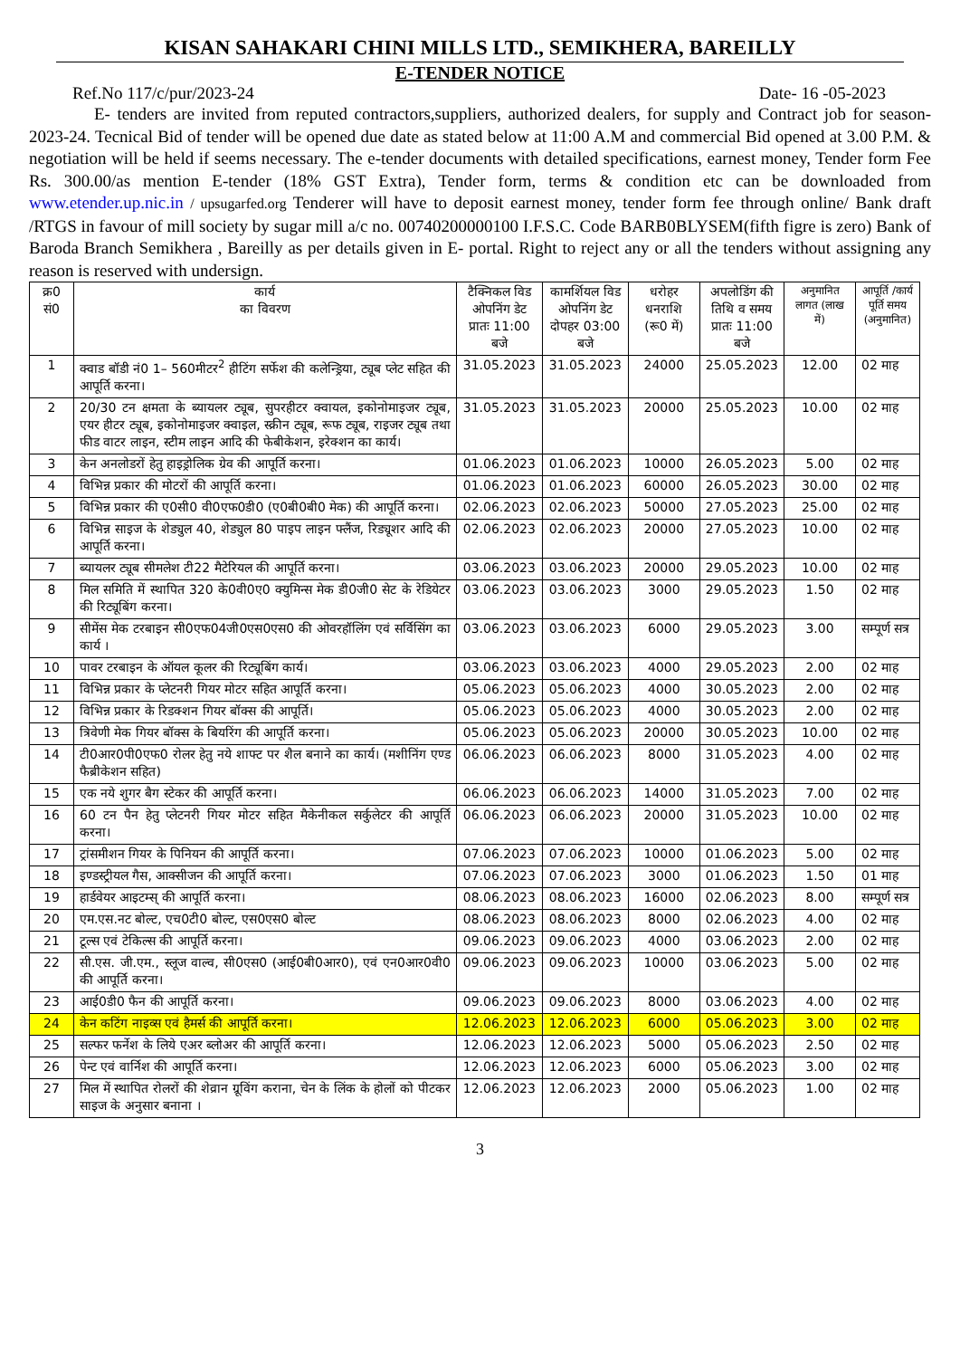KISAN SAHAKARI CHINI MILLS LTD., SEMIKHERA, BAREILLY
E-TENDER NOTICE
Ref.No 117/c/pur/2023-24 Date- 16 -05-2023
E- tenders are invited from reputed contractors,suppliers, authorized dealers, for supply and Contract job for season-2023-24. Tecnical Bid of tender will be opened due date as stated below at 11:00 A.M and commercial Bid opened at 3.00 P.M. & negotiation will be held if seems necessary. The e-tender documents with detailed specifications, earnest money, Tender form Fee Rs. 300.00/as mention E-tender (18% GST Extra), Tender form, terms & condition etc can be downloaded from www.etender.up.nic.in / upsugarfed.org Tenderer will have to deposit earnest money, tender form fee through online/ Bank draft /RTGS in favour of mill society by sugar mill a/c no. 00740200000100 I.F.S.C. Code BARB0BLYSEM(fifth figre is zero) Bank of Baroda Branch Semikhera , Bareilly as per details given in E- portal. Right to reject any or all the tenders without assigning any reason is reserved with undersign.
| क्र0 सं0 | कार्य का विवरण | टैक्निकल विड ओपनिंग डेट प्रातः 11:00 बजे | कामर्शियल विड ओपनिंग डेट दोपहर 03:00 बजे | धरोहर धनराशि (रू0 में) | अपलोडिंग की तिथि व समय प्रातः 11:00 बजे | अनुमानित लागत (लाख में) | आपूर्ति /कार्य पूर्ति समय (अनुमानित) |
| --- | --- | --- | --- | --- | --- | --- | --- |
| 1 | क्वाड बॉडी नं0 1– 560मीटर<sup>2</sup> हीटिंग सर्फेश की कलेन्ड्रिया, ट्यूब प्लेट सहित की आपूर्ति करना। | 31.05.2023 | 31.05.2023 | 24000 | 25.05.2023 | 12.00 | 02 माह |
| 2 | 20/30 टन क्षमता के ब्यायलर ट्यूब, सुपरहीटर क्वायल, इकोनोमाइजर ट्यूब, एयर हीटर ट्यूब, इकोनोमाइजर क्वाइल, स्क्रीन ट्यूब, रूफ ट्यूब, राइजर ट्यूब तथा फीड वाटर लाइन, स्टीम लाइन आदि की फेबीकेशन, इरेक्शन का कार्य। | 31.05.2023 | 31.05.2023 | 20000 | 25.05.2023 | 10.00 | 02 माह |
| 3 | केन अनलोडरों हेतु हाइड्रोलिक ग्रेव की आपूर्ति करना। | 01.06.2023 | 01.06.2023 | 10000 | 26.05.2023 | 5.00 | 02 माह |
| 4 | विभिन्न प्रकार की मोटरों की आपूर्ति करना। | 01.06.2023 | 01.06.2023 | 60000 | 26.05.2023 | 30.00 | 02 माह |
| 5 | विभिन्न प्रकार की ए0सी0 वी0एफ0डी0 (ए0बी0बी0 मेक) की आपूर्ति करना। | 02.06.2023 | 02.06.2023 | 50000 | 27.05.2023 | 25.00 | 02 माह |
| 6 | विभिन्न साइज के शेड्युल 40, शेड्युल 80 पाइप लाइन फ्लैंज, रिड्यूशर आदि की आपूर्ति करना। | 02.06.2023 | 02.06.2023 | 20000 | 27.05.2023 | 10.00 | 02 माह |
| 7 | ब्यायलर ट्यूब सीमलेश टी22 मैटेरियल की आपूर्ति करना। | 03.06.2023 | 03.06.2023 | 20000 | 29.05.2023 | 10.00 | 02 माह |
| 8 | मिल समिति में स्थापित 320 के0वी0ए0 क्युमिन्स मेक डी0जी0 सेट के रेडियेटर की रिट्यूबिंग करना। | 03.06.2023 | 03.06.2023 | 3000 | 29.05.2023 | 1.50 | 02 माह |
| 9 | सीमेंस मेक टरबाइन सी0एफ04जी0एस0एस0 की ओवरहॉलिंग एवं सर्विसिंग का कार्य । | 03.06.2023 | 03.06.2023 | 6000 | 29.05.2023 | 3.00 | सम्पूर्ण सत्र |
| 10 | पावर टरबाइन के ऑयल कूलर की रिट्यूबिंग कार्य। | 03.06.2023 | 03.06.2023 | 4000 | 29.05.2023 | 2.00 | 02 माह |
| 11 | विभिन्न प्रकार के प्लेटनरी गियर मोटर सहित आपूर्ति करना। | 05.06.2023 | 05.06.2023 | 4000 | 30.05.2023 | 2.00 | 02 माह |
| 12 | विभिन्न प्रकार के रिडक्शन गियर बॉक्स की आपूर्ति। | 05.06.2023 | 05.06.2023 | 4000 | 30.05.2023 | 2.00 | 02 माह |
| 13 | त्रिवेणी मेक गियर बॉक्स के बियरिंग की आपूर्ति करना। | 05.06.2023 | 05.06.2023 | 20000 | 30.05.2023 | 10.00 | 02 माह |
| 14 | टी0आर0पी0एफ0 रोलर हेतु नये शाफ्ट पर शैल बनाने का कार्य। (मशीनिंग एण्ड फैब्रीकेशन सहित) | 06.06.2023 | 06.06.2023 | 8000 | 31.05.2023 | 4.00 | 02 माह |
| 15 | एक नये शुगर बैग स्टेकर की आपूर्ति करना। | 06.06.2023 | 06.06.2023 | 14000 | 31.05.2023 | 7.00 | 02 माह |
| 16 | 60 टन पैन हेतु प्लेटनरी गियर मोटर सहित मैकेनीकल सर्कुलेटर की आपूर्ति करना। | 06.06.2023 | 06.06.2023 | 20000 | 31.05.2023 | 10.00 | 02 माह |
| 17 | ट्रांसमीशन गियर के पिनियन की आपूर्ति करना। | 07.06.2023 | 07.06.2023 | 10000 | 01.06.2023 | 5.00 | 02 माह |
| 18 | इण्डस्ट्रीयल गैस, आक्सीजन की आपूर्ति करना। | 07.06.2023 | 07.06.2023 | 3000 | 01.06.2023 | 1.50 | 01 माह |
| 19 | हार्डवेयर आइटम्स् की आपूर्ति करना। | 08.06.2023 | 08.06.2023 | 16000 | 02.06.2023 | 8.00 | सम्पूर्ण सत्र |
| 20 | एम.एस.नट बोल्ट, एच0टी0 बोल्ट, एस0एस0 बोल्ट | 08.06.2023 | 08.06.2023 | 8000 | 02.06.2023 | 4.00 | 02 माह |
| 21 | टूल्स एवं टेकिल्स की आपूर्ति करना। | 09.06.2023 | 09.06.2023 | 4000 | 03.06.2023 | 2.00 | 02 माह |
| 22 | सी.एस. जी.एम., स्लूज वाल्व, सी0एस0 (आई0बी0आर0), एवं एन0आर0वी0 की आपूर्ति करना। | 09.06.2023 | 09.06.2023 | 10000 | 03.06.2023 | 5.00 | 02 माह |
| 23 | आई0डी0 फैन की आपूर्ति करना। | 09.06.2023 | 09.06.2023 | 8000 | 03.06.2023 | 4.00 | 02 माह |
| 24 | केन कटिंग नाइव्स एवं हैमर्स की आपूर्ति करना। | 12.06.2023 | 12.06.2023 | 6000 | 05.06.2023 | 3.00 | 02 माह |
| 25 | सल्फर फर्नेश के लिये एअर ब्लोअर की आपूर्ति करना। | 12.06.2023 | 12.06.2023 | 5000 | 05.06.2023 | 2.50 | 02 माह |
| 26 | पेन्ट एवं वार्निश की आपूर्ति करना। | 12.06.2023 | 12.06.2023 | 6000 | 05.06.2023 | 3.00 | 02 माह |
| 27 | मिल में स्थापित रोलरों की शेव्रान ग्रूविंग कराना, चेन के लिंक के होलों को पीटकर साइज के अनुसार बनाना । | 12.06.2023 | 12.06.2023 | 2000 | 05.06.2023 | 1.00 | 02 माह |
3